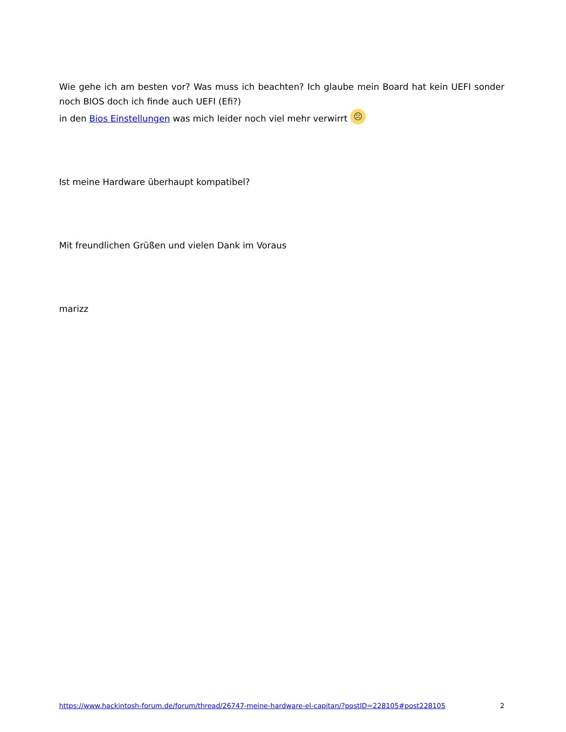Wie gehe ich am besten vor? Was muss ich beachten? Ich glaube mein Board hat kein UEFI sonder noch BIOS doch ich finde auch UEFI (Efi?)
in den Bios Einstellungen was mich leider noch viel mehr verwirrt ☹
Ist meine Hardware überhaupt kompatibel?
Mit freundlichen Grüßen und vielen Dank im Voraus
marizz
https://www.hackintosh-forum.de/forum/thread/26747-meine-hardware-el-capitan/?postID=228105#post228105 2